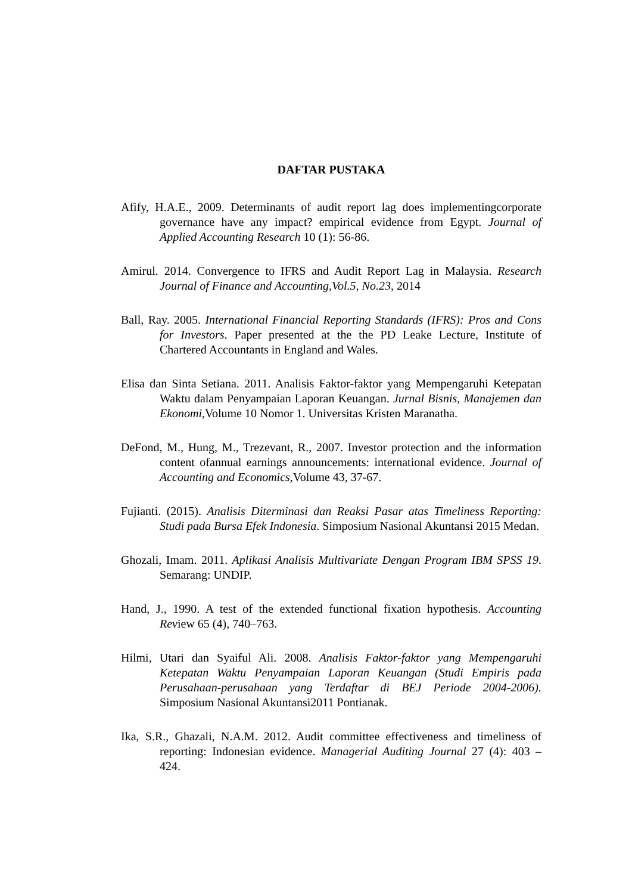DAFTAR PUSTAKA
Afify, H.A.E., 2009. Determinants of audit report lag does implementingcorporate governance have any impact? empirical evidence from Egypt. Journal of Applied Accounting Research 10 (1): 56-86.
Amirul. 2014. Convergence to IFRS and Audit Report Lag in Malaysia. Research Journal of Finance and Accounting,Vol.5, No.23, 2014
Ball, Ray. 2005. International Financial Reporting Standards (IFRS): Pros and Cons for Investors. Paper presented at the the PD Leake Lecture, Institute of Chartered Accountants in England and Wales.
Elisa dan Sinta Setiana. 2011. Analisis Faktor-faktor yang Mempengaruhi Ketepatan Waktu dalam Penyampaian Laporan Keuangan. Jurnal Bisnis, Manajemen dan Ekonomi, Volume 10 Nomor 1. Universitas Kristen Maranatha.
DeFond, M., Hung, M., Trezevant, R., 2007. Investor protection and the information content ofannual earnings announcements: international evidence. Journal of Accounting and Economics, Volume 43, 37-67.
Fujianti. (2015). Analisis Diterminasi dan Reaksi Pasar atas Timeliness Reporting: Studi pada Bursa Efek Indonesia. Simposium Nasional Akuntansi 2015 Medan.
Ghozali, Imam. 2011. Aplikasi Analisis Multivariate Dengan Program IBM SPSS 19. Semarang: UNDIP.
Hand, J., 1990. A test of the extended functional fixation hypothesis. Accounting Review 65 (4), 740–763.
Hilmi, Utari dan Syaiful Ali. 2008. Analisis Faktor-faktor yang Mempengaruhi Ketepatan Waktu Penyampaian Laporan Keuangan (Studi Empiris pada Perusahaan-perusahaan yang Terdaftar di BEJ Periode 2004-2006). Simposium Nasional Akuntansi2011 Pontianak.
Ika, S.R., Ghazali, N.A.M. 2012. Audit committee effectiveness and timeliness of reporting: Indonesian evidence. Managerial Auditing Journal 27 (4): 403 – 424.